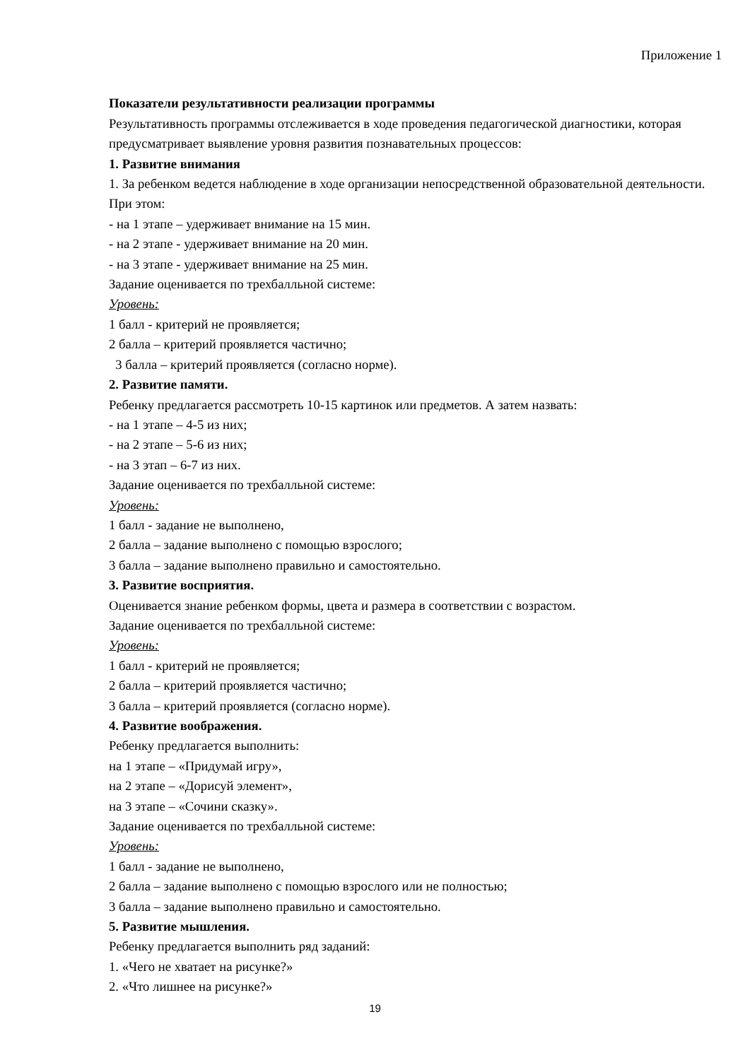Приложение 1
Показатели результативности реализации программы
Результативность программы отслеживается в ходе проведения педагогической диагностики, которая предусматривает выявление уровня развития познавательных процессов:
1. Развитие внимания
1. За ребенком ведется наблюдение в ходе организации непосредственной образовательной деятельности. При этом:
- на 1 этапе – удерживает внимание на 15 мин.
- на 2 этапе - удерживает внимание на 20 мин.
- на 3 этапе - удерживает внимание на 25 мин.
Задание оценивается по трехбалльной системе:
Уровень:
1 балл - критерий не проявляется;
2 балла – критерий проявляется частично;
3 балла – критерий проявляется (согласно норме).
2. Развитие памяти.
Ребенку предлагается рассмотреть 10-15 картинок или предметов. А затем назвать:
- на 1 этапе – 4-5 из них;
- на 2 этапе – 5-6 из них;
- на 3 этап – 6-7 из них.
Задание оценивается по трехбалльной системе:
Уровень:
1 балл - задание не выполнено,
2 балла – задание выполнено с помощью взрослого;
3 балла – задание выполнено правильно и самостоятельно.
3. Развитие восприятия.
Оценивается знание ребенком формы, цвета и размера в соответствии с возрастом.
Задание оценивается по трехбалльной системе:
Уровень:
1 балл - критерий не проявляется;
2 балла – критерий проявляется частично;
3 балла – критерий проявляется (согласно норме).
4. Развитие воображения.
Ребенку предлагается выполнить:
на 1 этапе – «Придумай игру»,
на 2 этапе – «Дорисуй элемент»,
на 3 этапе – «Сочини сказку».
Задание оценивается по трехбалльной системе:
Уровень:
1 балл - задание не выполнено,
2 балла – задание выполнено с помощью взрослого или не полностью;
3 балла – задание выполнено правильно и самостоятельно.
5. Развитие мышления.
Ребенку предлагается выполнить ряд заданий:
1. «Чего не хватает на рисунке?»
2. «Что лишнее на рисунке?»
19